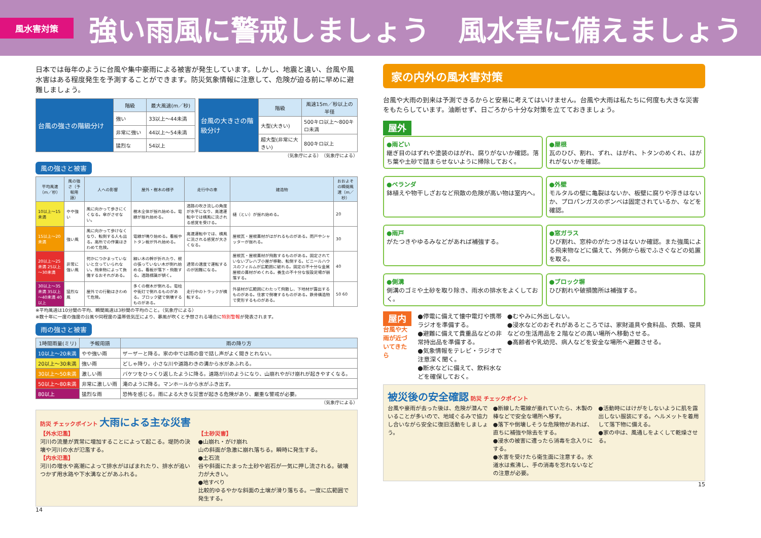風水害対策
強い雨風に警戒しましょう　風水害に備えましょう
日本では毎年のように台風や集中豪雨による被害が発生しています。しかし、地震と違い、台風や風水害はある程度発生を予測することができます。防災気象情報に注意して、危険が迫る前に早めに避難しましょう。
| 台風の強さの階級分け | 階級 | 最大風速(m／秒) |
| | 強い | 33以上～44未満 |
| | 非常に強い | 44以上～54未満 |
| | 猛烈な | 54以上 |
| 台風の大きさの階級分け | 階級 | 風速15m／秒以上の半径 |
| | 大型(大きい) | 500キロ以上～800キロ未満 |
| | 超大型(非常に大きい) | 800キロ以上 |
（気象庁による）　（気象庁による）
風の強さと被害
| 平均風速（m／秒） | 風の強さ（予報用語） | 人への影響 | 屋外・樹木の様子 | 走行中の車 | 建造物 | おおよその瞬間風速（m／秒） |
| --- | --- | --- | --- | --- | --- | --- |
| 10以上～15未満 | やや強い | 風に向かって歩きにくくなる。傘がさせない。 | 樹木全体が揺れ始める。電線が揺れ始める。 | 道路の吹き流しの角度が水平になり、高速運転中では横風に流される感覚を受ける。 | 樋（とい）が揺れ始める。 | 20 |
| 15以上～20未満 | 強い風 | 風に向かって歩けなくなり、転倒する人も出る。高所での作業はきわめて危険。 | 電線が鳴り始める。看板やトタン板が外れ始める。 | 高速運転中では、横風に流される感覚が大きくなる。 | 屋根瓦・屋根葺材がはがれるものがある。雨戸やシャッターが揺れる。 | 30 |
| 20以上～25未満 25以上～30未満 | 非常に強い風 | 何かにつかまっていないと立っていられない。飛来物によって負傷するおそれがある。 | 細い木の幹が折れたり、根の張っていない木が倒れ始める。看板が落下・飛散する。道路標識が傾く。 | 通常の速度で運転するのが困難になる。 | 屋根瓦・屋根葺材が飛散するものがある。固定されていないプレハブ小屋が移動、転倒する。ビニールハウスのフィルムが広範囲に破れる。固定の不十分な金属屋根の葺材がめくれる。養生の不十分な仮設足場が崩落する。 | 40 |
| 30以上～35未満 35以上～40未満 40以上 | 猛烈な風 | 屋外での行動はきわめて危険。 | 多くの樹木が倒れる。電柱や街灯で倒れるものがある。ブロック壁で倒壊するものがある。 | 走行中のトラックが横転する。 | 外装材が広範囲にわたって飛散し、下地材が露出するものがある。住家で倒壊するものがある。鉄骨構造物で変形するものがある。 | 50 60 |
※平均風速は10分間の平均、瞬間風速は3秒間の平均のこと。（気象庁による）
※数十年に一度の強度の台風や同程度の温帯低気圧により、暴風が吹くと予想される場合に特別警報が発表されます。
雨の強さと被害
| 1時間雨量(ミリ) | 予報用語 | 雨の降り方 |
| --- | --- | --- |
| 10以上～20未満 | やや強い雨 | ザーザーと降る。家の中では雨の音で話し声がよく聞きとれない。 |
| 20以上～30未満 | 強い雨 | どしゃ降り。小さな川や道路わきの溝から水があふれる。 |
| 30以上～50未満 | 激しい雨 | バケツをひっくり返したように降る。道路が川のようになり、山崩れやがけ崩れが起きやすくなる。 |
| 50以上～80未満 | 非常に激しい雨 | 滝のように降る。マンホールから水がふき出す。 |
| 80以上 | 猛烈な雨 | 恐怖を感じる。雨による大きな災害が起きる危険があり、厳重な警戒が必要。 |
（気象庁による）
防災 チェックポイント 大雨による主な災害
【外水氾濫】
河川の流量が異常に増加することによって起こる。堤防の決壊や河川の水が氾濫する。
【内水氾濫】
河川の増水や高潮によって排水がはばまれたり、排水が追いつかず用水路や下水溝などがあふれる。
【土砂災害】
●山崩れ・がけ崩れ
山の斜面が急激に崩れ落ちる。瞬時に発生する。
●土石流
谷や斜面にたまった土砂や岩石が一気に押し流される。破壊力が大きい。
●地すべり
比較的ゆるやかな斜面の土壌が滑り落ちる。一度に広範囲で発生する。
14
家の内外の風水害対策
台風や大雨の到来は予測できるからと安易に考えてはいけません。台風や大雨は私たちに何度も大きな災害をもたらしています。油断せず、日ごろから十分な対策を立てておきましょう。
屋外
●雨どい
継ぎ目のはずれや塗装のはがれ、腐りがないか確認。落ち葉や土砂で詰まらせないように掃除しておく。
●屋根
瓦のひび、割れ、ずれ、はがれ、トタンのめくれ、はがれがないかを確認。
●ベランダ
鉢植えや物干しざおなど飛散の危険が高い物は室内へ。
●外壁
モルタルの壁に亀裂はないか、板壁に腐りや浮きはないか、プロパンガスのボンベは固定されているか、などを確認。
●雨戸
がたつきやゆるみなどがあれば補強する。
●窓ガラス
ひび割れ、窓枠のがたつきはないか確認。また強風による飛来物などに備えて、外側から板でふさぐなどの処置を取る。
●側溝
側溝のゴミや土砂を取り除き、雨水の排水をよくしておく。
●ブロック塀
ひび割れや破損箇所は補強する。
屋内
台風や大雨が近づいてきたら
●停電に備えて懐中電灯や携帯ラジオを準備する。
●避難に備えて貴重品などの非常持出品を準備する。
●気象情報をテレビ・ラジオで注意深く聞く。
●断水などに備えて、飲料水などを確保しておく。
●むやみに外出しない。
●浸水などのおそれがあるところでは、家財道具や食料品、衣類、寝具などの生活用品を２階などの高い場所へ移動させる。
●高齢者や乳幼児、病人などを安全な場所へ避難させる。
被災後の安全確認 防災 チェックポイント
台風や豪雨が去った後は、危険が潜んでいることが多いので、地域ぐるみで協力し合いながら安全に復旧活動をしましょう。
●断線した電線が垂れていたら、木製の棒などで安全な場所へ移す。
●落下や倒壊しそうな危険物があれば、直ちに補強や除去をする。
●浸水の被害に遭ったら消毒を念入りにする。
●水害を受けたら衛生面に注意する。水道水は煮沸し、手の消毒を忘れないなどの注意が必要。
●活動時にはけがをしないように肌を露出しない服装にする。ヘルメットを着用して落下物に備える。
●家の中は、風通しをよくして乾燥させる。
15